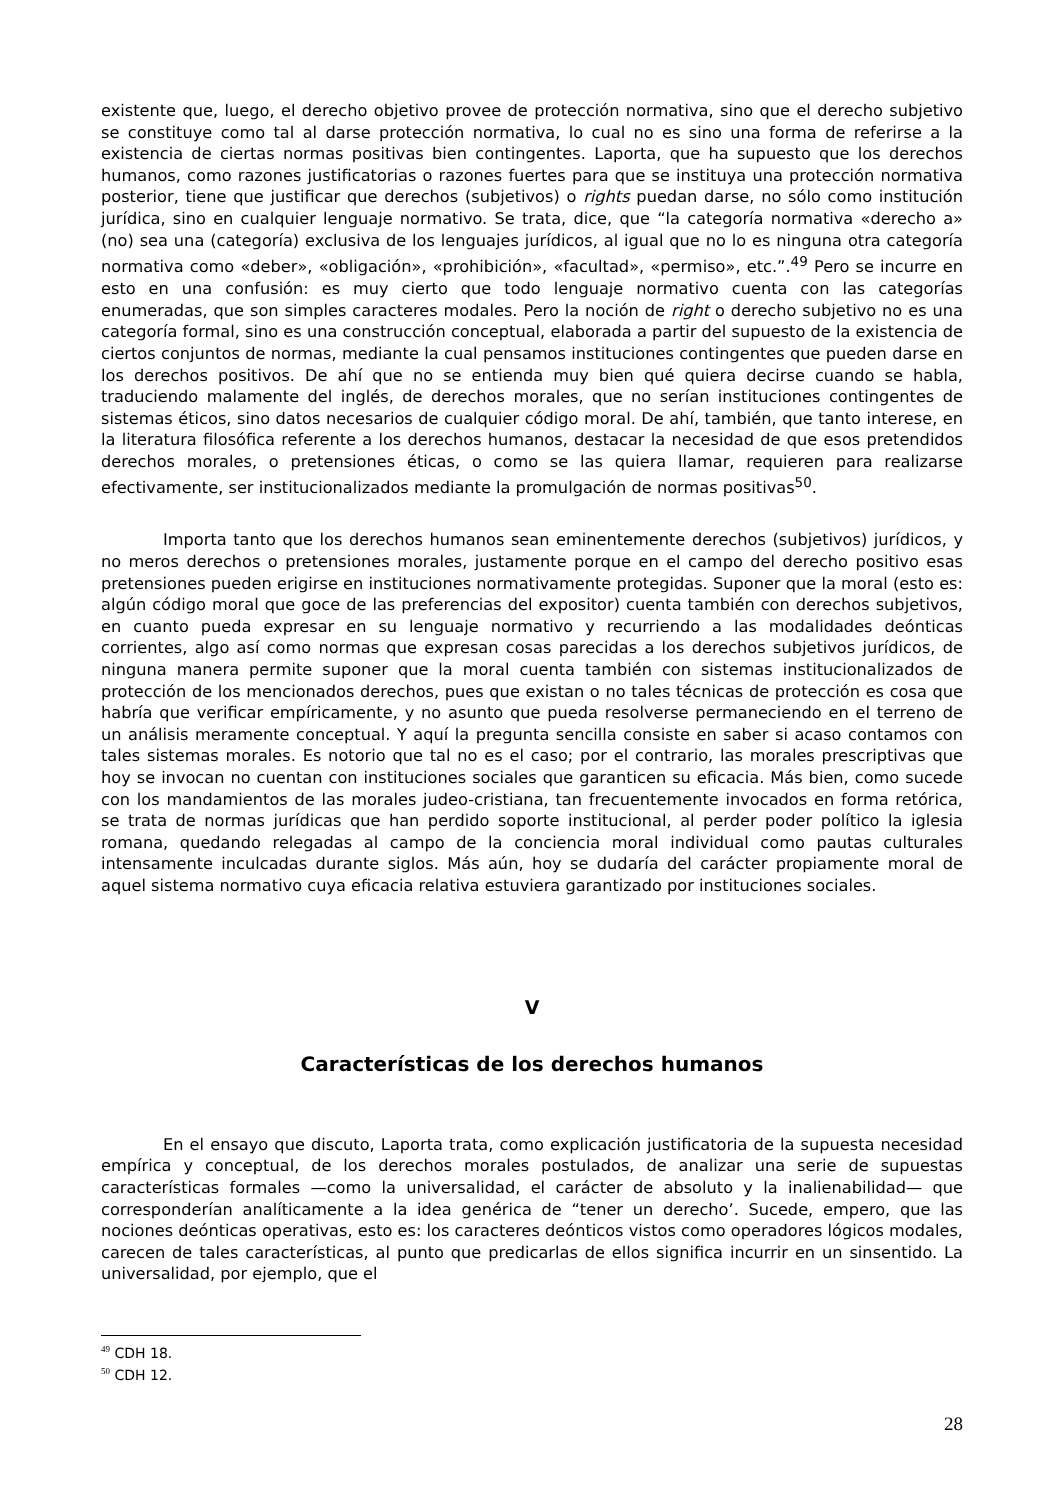existente que, luego, el derecho objetivo provee de protección normativa, sino que el derecho subjetivo se constituye como tal al darse protección normativa, lo cual no es sino una forma de referirse a la existencia de ciertas normas positivas bien contingentes. Laporta, que ha supuesto que los derechos humanos, como razones justificatorias o razones fuertes para que se instituya una protección normativa posterior, tiene que justificar que derechos (subjetivos) o rights puedan darse, no sólo como institución jurídica, sino en cualquier lenguaje normativo. Se trata, dice, que “la categoría normativa «derecho a» (no) sea una (categoría) exclusiva de los lenguajes jurídicos, al igual que no lo es ninguna otra categoría normativa como «deber», «obligación», «prohibición», «facultad», «permiso», etc.”.<sup>49</sup> Pero se incurre en esto en una confusión: es muy cierto que todo lenguaje normativo cuenta con las categorías enumeradas, que son simples caracteres modales. Pero la noción de right o derecho subjetivo no es una categoría formal, sino es una construcción conceptual, elaborada a partir del supuesto de la existencia de ciertos conjuntos de normas, mediante la cual pensamos instituciones contingentes que pueden darse en los derechos positivos. De ahí que no se entienda muy bien qué quiera decirse cuando se habla, traduciendo malamente del inglés, de derechos morales, que no serían instituciones contingentes de sistemas éticos, sino datos necesarios de cualquier código moral. De ahí, también, que tanto interese, en la literatura filosófica referente a los derechos humanos, destacar la necesidad de que esos pretendidos derechos morales, o pretensiones éticas, o como se las quiera llamar, requieren para realizarse efectivamente, ser institucionalizados mediante la promulgación de normas positivas<sup>50</sup>.
Importa tanto que los derechos humanos sean eminentemente derechos (subjetivos) jurídicos, y no meros derechos o pretensiones morales, justamente porque en el campo del derecho positivo esas pretensiones pueden erigirse en instituciones normativamente protegidas. Suponer que la moral (esto es: algún código moral que goce de las preferencias del expositor) cuenta también con derechos subjetivos, en cuanto pueda expresar en su lenguaje normativo y recurriendo a las modalidades deónticas corrientes, algo así como normas que expresan cosas parecidas a los derechos subjetivos jurídicos, de ninguna manera permite suponer que la moral cuenta también con sistemas institucionalizados de protección de los mencionados derechos, pues que existan o no tales técnicas de protección es cosa que habría que verificar empíricamente, y no asunto que pueda resolverse permaneciendo en el terreno de un análisis meramente conceptual. Y aquí la pregunta sencilla consiste en saber si acaso contamos con tales sistemas morales. Es notorio que tal no es el caso; por el contrario, las morales prescriptivas que hoy se invocan no cuentan con instituciones sociales que garanticen su eficacia. Más bien, como sucede con los mandamientos de las morales judeo-cristiana, tan frecuentemente invocados en forma retórica, se trata de normas jurídicas que han perdido soporte institucional, al perder poder político la iglesia romana, quedando relegadas al campo de la conciencia moral individual como pautas culturales intensamente inculcadas durante siglos. Más aún, hoy se dudaría del carácter propiamente moral de aquel sistema normativo cuya eficacia relativa estuviera garantizado por instituciones sociales.
V
Características de los derechos humanos
En el ensayo que discuto, Laporta trata, como explicación justificatoria de la supuesta necesidad empírica y conceptual, de los derechos morales postulados, de analizar una serie de supuestas características formales —como la universalidad, el carácter de absoluto y la inalienabilidad— que corresponderían analíticamente a la idea genérica de “tener un derecho’. Sucede, empero, que las nociones deónticas operativas, esto es: los caracteres deónticos vistos como operadores lógicos modales, carecen de tales características, al punto que predicarlas de ellos significa incurrir en un sinsentido. La universalidad, por ejemplo, que el
<sup>49</sup> CDH 18.
<sup>50</sup> CDH 12.
28